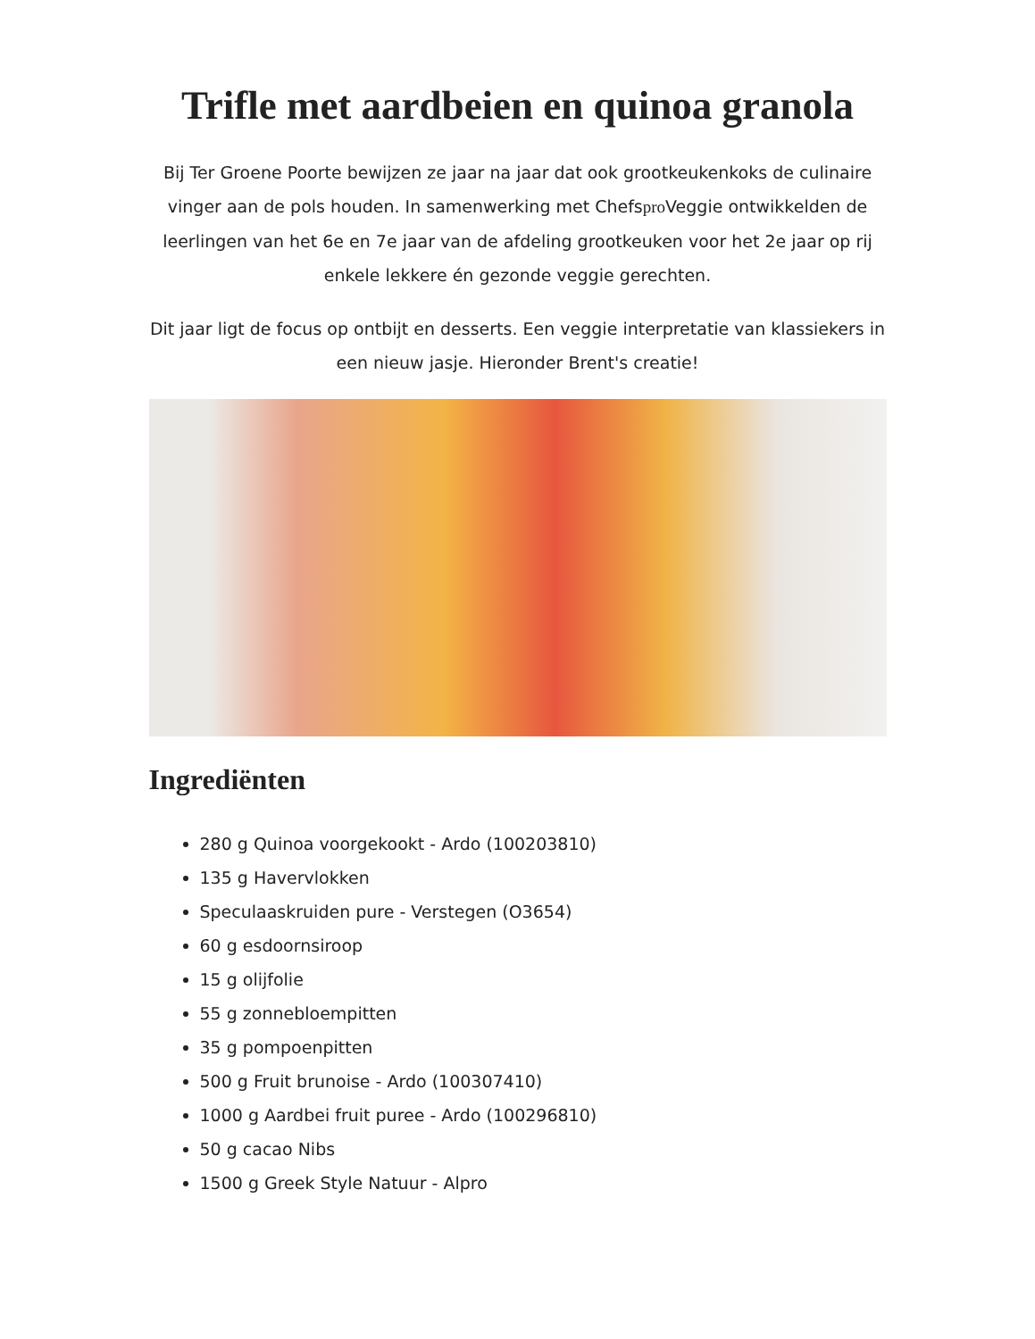Trifle met aardbeien en quinoa granola
Bij Ter Groene Poorte bewijzen ze jaar na jaar dat ook grootkeukenkoks de culinaire vinger aan de pols houden. In samenwerking met Chefspro Veggie ontwikkelden de leerlingen van het 6e en 7e jaar van de afdeling grootkeuken voor het 2e jaar op rij enkele lekkere én gezonde veggie gerechten.
Dit jaar ligt de focus op ontbijt en desserts. Een veggie interpretatie van klassiekers in een nieuw jasje. Hieronder Brent's creatie!
Ingrediënten
280 g Quinoa voorgekookt - Ardo (100203810)
135 g Havervlokken
Speculaaskruiden pure - Verstegen (O3654)
60 g esdoornsiroop
15 g olijfolie
55 g zonnebloempitten
35 g pompoenpitten
500 g Fruit brunoise - Ardo (100307410)
1000 g Aardbei fruit puree - Ardo (100296810)
50 g cacao Nibs
1500 g Greek Style Natuur - Alpro